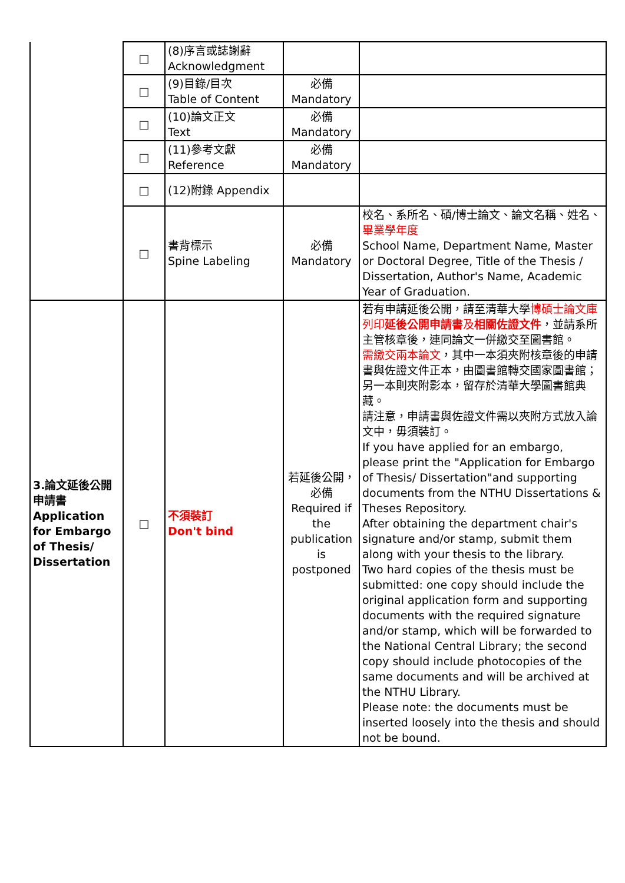| | □ | (8)序言或誌謝辭 Acknowledgment | | |
| | □ | (9)目錄/目次 Table of Content | 必備 Mandatory | |
| | □ | (10)論文正文 Text | 必備 Mandatory | |
| | □ | (11)參考文獻 Reference | 必備 Mandatory | |
| | □ | (12)附錄 Appendix | | |
| | □ | 書背標示 Spine Labeling | 必備 Mandatory | 校名、系所名、碩/博士論文、論文名稱、姓名、 畢業學年度 School Name, Department Name, Master or Doctoral Degree, Title of the Thesis / Dissertation, Author's Name, Academic Year of Graduation. |
| 3.論文延後公開申請書 Application for Embargo of Thesis/ Dissertation | □ | 不須裝訂 Don't bind | 若延後公開，必備 Required if the publication is postponed | 若有申請延後公開，請至清華大學 博碩士論文庫列印 延後公開申請書 及 相關佐證文件 ，並請系所主管核章後，連同論文一併繳交至圖書館。 需繳交兩本論文 ，其中一本須夾附核章後的申請書與佐證文件正本，由圖書館轉交國家圖書館；另一本則夾附影本，留存於清華大學圖書館典藏。 請注意，申請書與佐證文件需以夾附方式放入論文中，毋須裝訂。 If you have applied for an embargo, please print the "Application for Embargo of Thesis/ Dissertation"and supporting documents from the NTHU Dissertations & Theses Repository. After obtaining the department chair's signature and/or stamp, submit them along with your thesis to the library. Two hard copies of the thesis must be submitted: one copy should include the original application form and supporting documents with the required signature and/or stamp, which will be forwarded to the National Central Library; the second copy should include photocopies of the same documents and will be archived at the NTHU Library. Please note: the documents must be inserted loosely into the thesis and should not be bound. |